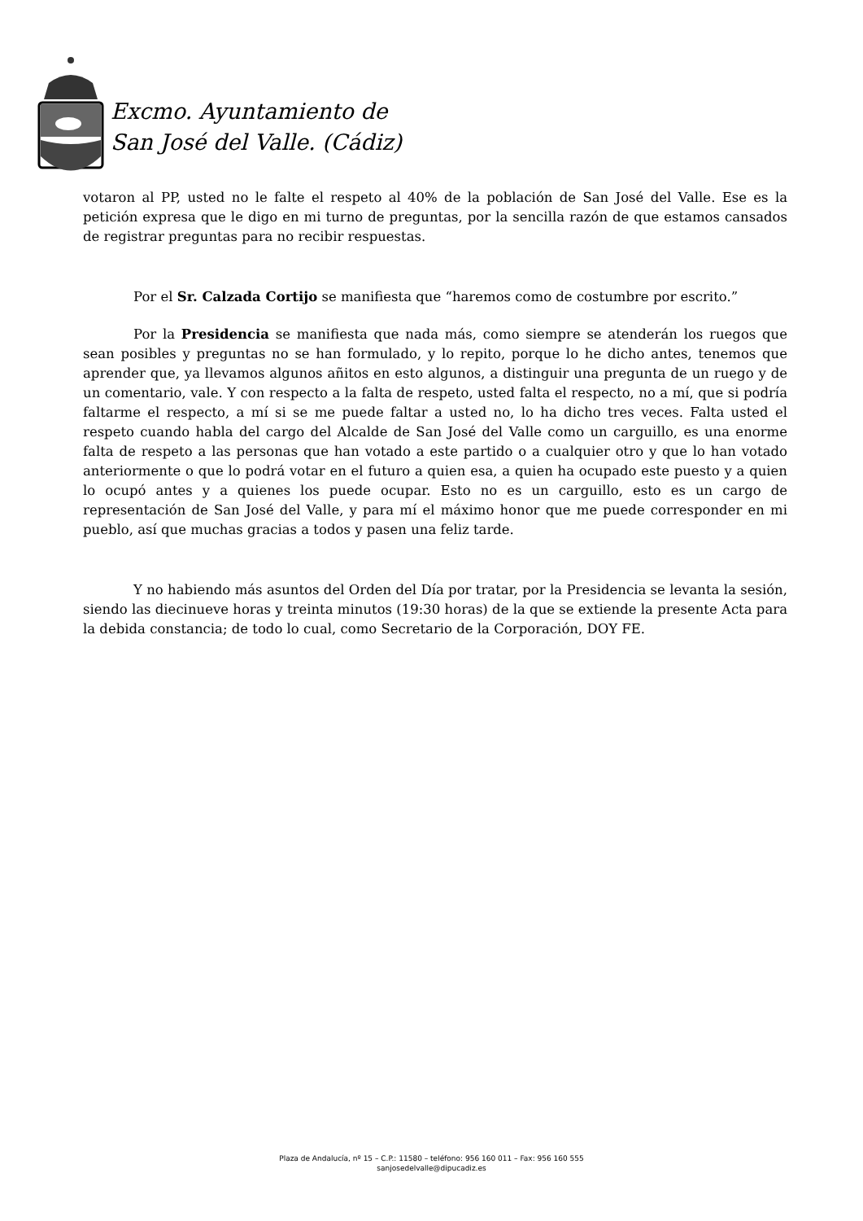Excmo. Ayuntamiento de
San José del Valle. (Cádiz)
votaron al PP, usted no le falte el respeto al 40% de la población de San José del Valle. Ese es la petición expresa que le digo en mi turno de preguntas, por la sencilla razón de que estamos cansados de registrar preguntas para no recibir respuestas.
Por el Sr. Calzada Cortijo se manifiesta que “haremos como de costumbre por escrito.”
Por la Presidencia se manifiesta que nada más, como siempre se atenderán los ruegos que sean posibles y preguntas no se han formulado, y lo repito, porque lo he dicho antes, tenemos que aprender que, ya llevamos algunos añitos en esto algunos, a distinguir una pregunta de un ruego y de un comentario, vale. Y con respecto a la falta de respeto, usted falta el respecto, no a mí, que si podría faltarme el respecto, a mí si se me puede faltar a usted no, lo ha dicho tres veces. Falta usted el respeto cuando habla del cargo del Alcalde de San José del Valle como un carguillo, es una enorme falta de respeto a las personas que han votado a este partido o a cualquier otro y que lo han votado anteriormente o que lo podrá votar en el futuro a quien esa, a quien ha ocupado este puesto y a quien lo ocupó antes y a quienes los puede ocupar. Esto no es un carguillo, esto es un cargo de representación de San José del Valle, y para mí el máximo honor que me puede corresponder en mi pueblo, así que muchas gracias a todos y pasen una feliz tarde.
Y no habiendo más asuntos del Orden del Día por tratar, por la Presidencia se levanta la sesión, siendo las diecinueve horas y treinta minutos (19:30 horas) de la que se extiende la presente Acta para la debida constancia; de todo lo cual, como Secretario de la Corporación, DOY FE.
Plaza de Andalucía, nº 15 – C.P.: 11580 – teléfono: 956 160 011 – Fax: 956 160 555
sanjosedelvalle@dipucadiz.es